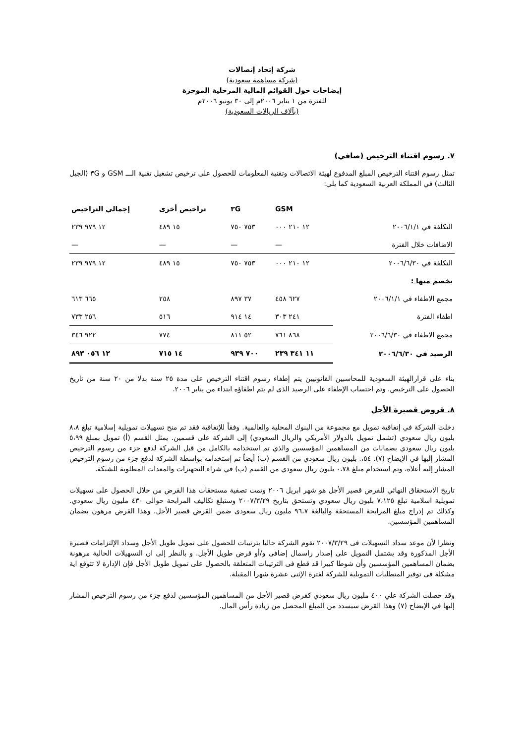شركة إتحاد إتصالات
(شركة مساهمة سعودية)
إيضاحات حول القوائم المالية المرحلية الموجزة
للفترة من ١ يناير ٢٠٠٦م إلى ٣٠ يونيو ٢٠٠٦م
(بآلاف الريالات السعودية)
٧. رسوم اقتناء الترخيص (صافي)
تمثل رسوم اقتناء الترخيص المبلغ المدفوع لهيئة الاتصالات وتقنية المعلومات للحصول على ترخيص تشغيل تقنية الـــ GSM و ٣G (الجيل الثالث) في المملكة العربية السعودية كما يلي:
| | GSM | ٣G | تراخيص أخرى | إجمالي التراخيص |
| --- | --- | --- | --- | --- |
| التكلفة في ٢٠٠٦/١/١ | ١٢ ٢١٠ ٠٠٠ | ٧٥٣ ٧٥٠ | ١٥ ٤٨٩ | ١٢ ٩٧٩ ٢٣٩ |
| الاضافات خلال الفترة | — | — | — | — |
| التكلفة في ٢٠٠٦/٦/٣٠ | ١٢ ٢١٠ ٠٠٠ | ٧٥٣ ٧٥٠ | ١٥ ٤٨٩ | ١٢ ٩٧٩ ٢٣٩ |
| يخصم منها : | | | | |
| مجمع الاطفاء في ٢٠٠٦/١/١ | ٦٢٧ ٤٥٨ | ٣٧ ٨٩٧ | ٢٥٨ | ٦٦٥ ٦١٣ |
| اطفاء الفترة | ٢٤١ ٣٠٣ | ١٤ ٩١٤ | ٥١٦ | ٢٥٦ ٧٣٣ |
| مجمع الاطفاء في ٢٠٠٦/٦/٣٠ | ٨٦٨ ٧٦١ | ٥٢ ٨١١ | ٧٧٤ | ٩٢٢ ٣٤٦ |
| الرصيد في ٢٠٠٦/٦/٣٠ | ١١ ٣٤١ ٢٣٩ | ٧٠٠ ٩٣٩ | ١٤ ٧١٥ | ١٢ ٠٥٦ ٨٩٣ |
بناء على قرارالهيئة السعودية للمحاسبين القانونيين يتم إطفاء رسوم اقتناء الترخيص على مدة ٢٥ سنة بدلا من ٢٠ سنة من تاريخ الحصول على الترخيص. وتم احتساب الإطفاء على الرصيد الذى لم يتم اطفاؤه ابتداء من يناير ٢٠٠٦.
٨. قروض قصيرة الأجل
دخلت الشركة في إتفاقية تمويل مع مجموعة من البنوك المحلية والعالمية. وفقاً للإتفاقية فقد تم منح تسهيلات تمويلية إسلامية تبلغ ٨،٨ بليون ريال سعودي (تشمل تمويل بالدولار الأمريكي والريال السعودي) إلى الشركة على قسمين. يمثل القسم (أ) تمويل بمبلغ ٥،٩٩ بليون ريال سعودي بضمانات من المساهمين المؤسسين والذي تم استخدامه بالكامل من قبل الشركة لدفع جزء من رسوم الترخيص المشار إليها في الإيضاح (٧). ٥٤،. بليون ريال سعودي من القسم (ب) أيضاً تم إستخدامه بواسطة الشركة لدفع جزء من رسوم الترخيص المشار إليه أعلاه، وتم استخدام مبلغ ٠،٧٨ بليون ريال سعودي من القسم (ب) في شراء التجهيزات والمعدات المطلوبة للشبكة.
تاريخ الاستحقاق النهائي للقرض قصير الأجل هو شهر ابريل ٢٠٠٦ وتمت تصفية مستحقات هذا القرض من خلال الحصول على تسهيلات تمويلية اسلامية تبلغ ٧،١٢٥ بليون ريال سعودي وتستحق بتاريخ ٢٠٠٧/٣/٢٩ وستبلغ تكاليف المرابحة حوالى ٤٣٠ مليون ريال سعودي. وكذلك تم إدراج مبلغ المرابحة المستحقة والبالغة ٩٦،٧ مليون ريال سعودى ضمن القرض قصير الأجل. وهذا القرض مرهون بضمان المساهمين المؤسسين.
ونظرا لأن موعد سداد التسهيلات فى ٢٠٠٧/٣/٢٩ تقوم الشركة حاليا بترتيبات للحصول على تمويل طويل الأجل وسداد الإلتزامات قصيرة الأجل المذكورة وقد يشتمل التمويل على إصدار راسمال إضافى و/أو قرض طويل الأجل. و بالنظر إلى ان التسهيلات الحالية مرهونة بضمان المساهمين المؤسسين وأن شوطا كبيرا قد قطع فى الترتيبات المتعلقة بالحصول على تمويل طويل الأجل فإن الإدارة لا تتوقع اية مشكلة فى توفير المتطلبات التمويلية للشركة لفترة الإثنى عشرة شهرا المقبلة.
وقد حصلت الشركة علي ٤٠٠ مليون ريال سعودي كقرض قصير الأجل من المساهمين المؤسسين لدفع جزء من رسوم الترخيص المشار إليها في الإيضاح (٧) وهذا القرض سيسدد من المبلغ المحصل من زيادة رأس المال.